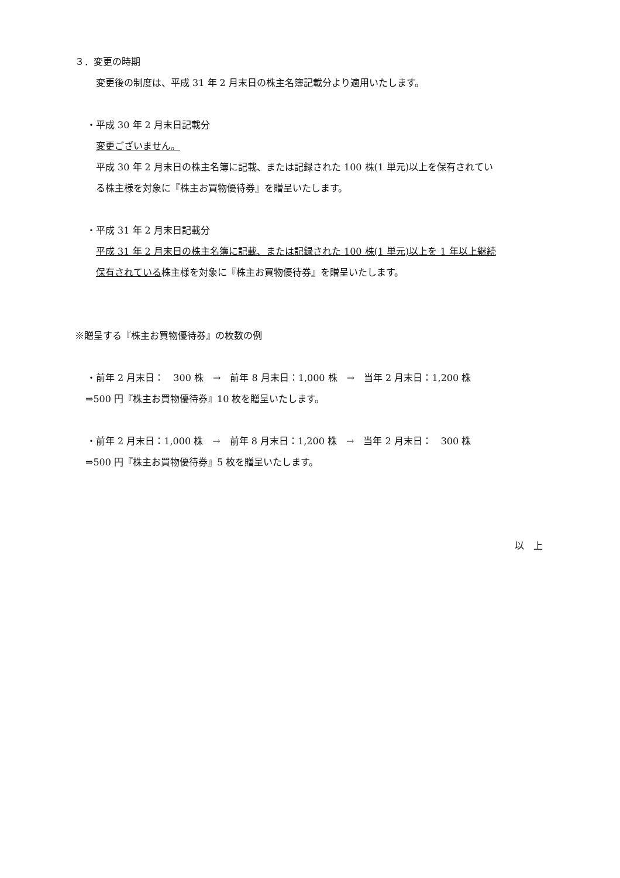３．変更の時期
変更後の制度は、平成 31 年 2 月末日の株主名簿記載分より適用いたします。
・平成 30 年 2 月末日記載分
変更ございません。
平成 30 年 2 月末日の株主名簿に記載、または記録された 100 株(1 単元)以上を保有されてい
る株主様を対象に『株主お買物優待券』を贈呈いたします。
・平成 31 年 2 月末日記載分
平成 31 年 2 月末日の株主名簿に記載、または記録された 100 株(1 単元)以上を 1 年以上継続
保有されている株主様を対象に『株主お買物優待券』を贈呈いたします。
※贈呈する『株主お買物優待券』の枚数の例
・前年 2 月末日：　300 株　→　前年 8 月末日：1,000 株　→　当年 2 月末日：1,200 株
⇒500 円『株主お買物優待券』10 枚を贈呈いたします。
・前年 2 月末日：1,000 株　→　前年 8 月末日：1,200 株　→　当年 2 月末日：　300 株
⇒500 円『株主お買物優待券』5 枚を贈呈いたします。
以　上